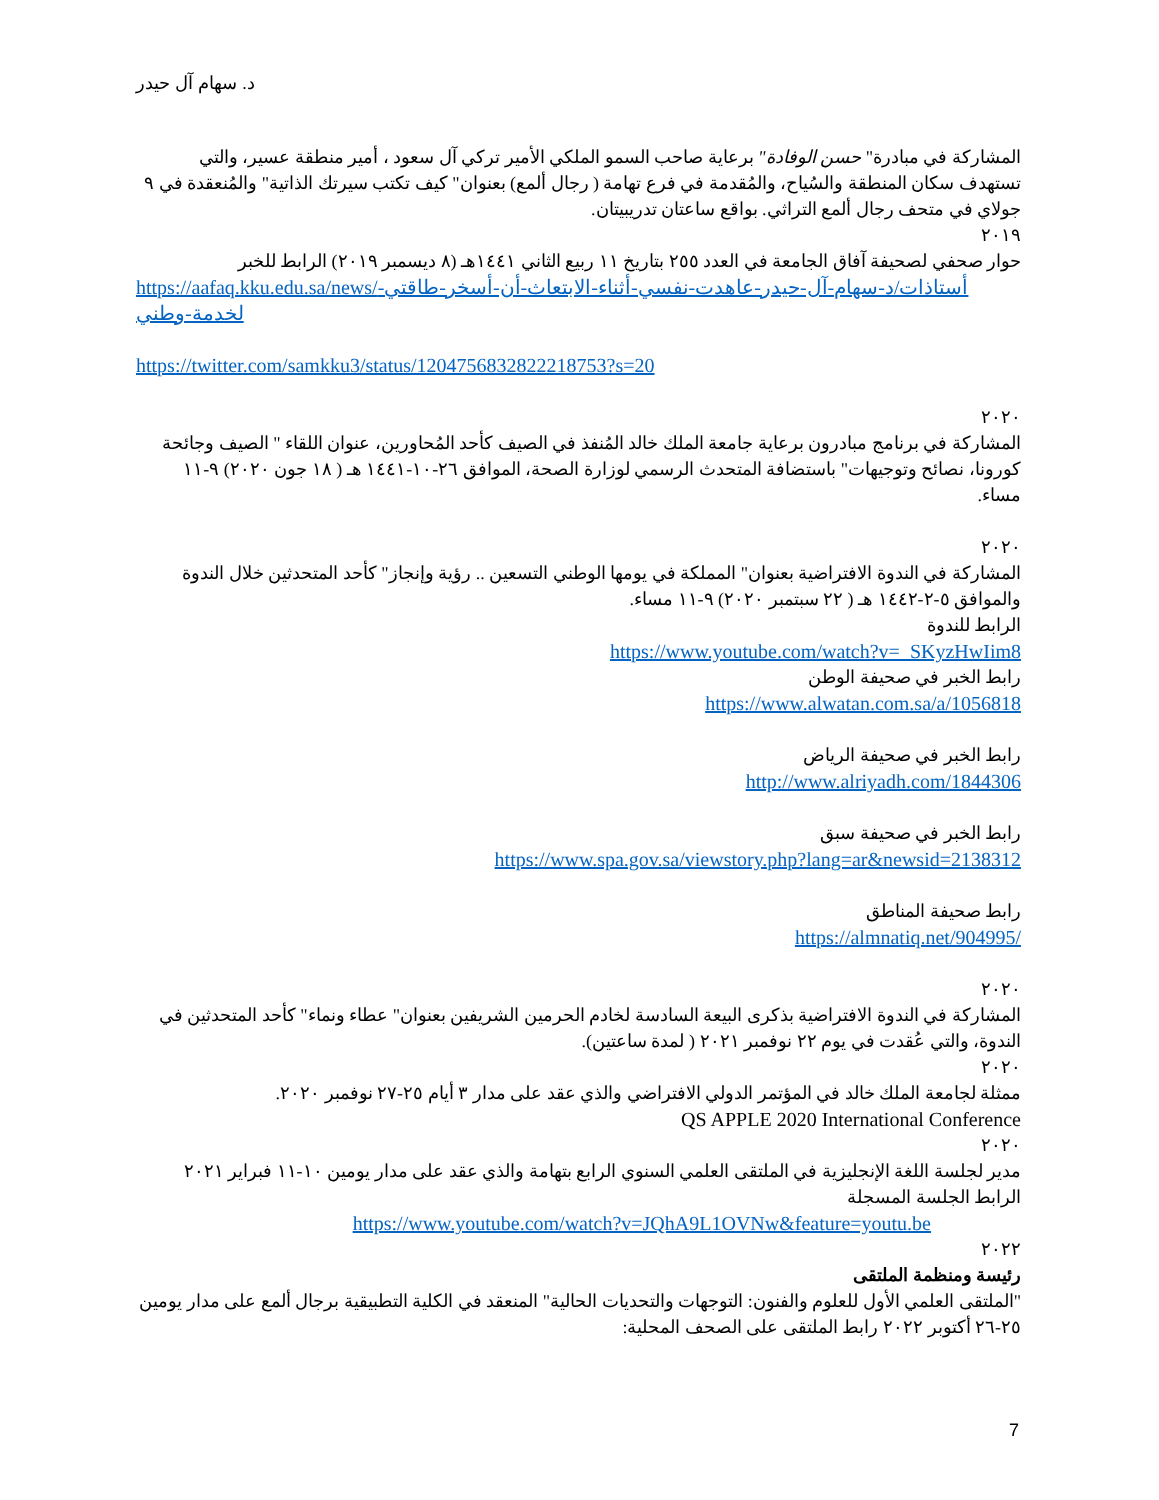د. سهام آل حيدر
المشاركة في مبادرة" حسن الوفادة" برعاية صاحب السمو الملكي الأمير تركي آل سعود ، أمير منطقة عسير، والتي تستهدف سكان المنطقة والسُياح، والمُقدمة في فرع تهامة ( رجال ألمع) بعنوان" كيف تكتب سيرتك الذاتية" والمُنعقدة في ٩ جولاي في متحف رجال ألمع التراثي. بواقع ساعتان تدريبيتان.
٢٠١٩
حوار صحفي لصحيفة آفاق الجامعة في العدد ٢٥٥ بتاريخ ١١ ربيع الثاني ١٤٤١هـ (٨ ديسمبر ٢٠١٩) الرابط للخبر
https://aafaq.kku.edu.sa/news/أستاذات/د-سهام-آل-حيدر-عاهدت-نفسي-أثناء-الابتعاث-أن-أسخر-طاقتي-لخدمة-وطني
https://twitter.com/samkku3/status/1204756832822218753?s=20
٢٠٢٠
المشاركة في برنامج مبادرون برعاية جامعة الملك خالد المُنفذ في الصيف كأحد المُحاورين، عنوان اللقاء " الصيف وجائحة كورونا، نصائح وتوجيهات" باستضافة المتحدث الرسمي لوزارة الصحة، الموافق ٢٦-١٠-١٤٤١ هـ ( ١٨ جون ٢٠٢٠) ٩-١١ مساء.
٢٠٢٠
المشاركة في الندوة الافتراضية بعنوان" المملكة في يومها الوطني التسعين .. رؤية وإنجاز" كأحد المتحدثين خلال الندوة والموافق ٥-٢-١٤٤٢ هـ ( ٢٢ سبتمبر ٢٠٢٠) ٩-١١ مساء.
الرابط للندوة
https://www.youtube.com/watch?v=_SKyzHwIim8
رابط الخبر في صحيفة الوطن
https://www.alwatan.com.sa/a/1056818
رابط الخبر في صحيفة الرياض
http://www.alriyadh.com/1844306
رابط الخبر في صحيفة سبق
https://www.spa.gov.sa/viewstory.php?lang=ar&newsid=2138312
رابط صحيفة المناطق
https://almnatiq.net/904995/
٢٠٢٠
المشاركة في الندوة الافتراضية بذكرى البيعة السادسة لخادم الحرمين الشريفين بعنوان" عطاء ونماء" كأحد المتحدثين في الندوة، والتي عُقدت في يوم ٢٢ نوفمبر ٢٠٢١ ( لمدة ساعتين).
٢٠٢٠
ممثلة لجامعة الملك خالد في المؤتمر الدولي الافتراضي والذي عقد على مدار ٣ أيام ٢٥-٢٧ نوفمبر ٢٠٢٠.
QS APPLE 2020 International Conference
٢٠٢٠
مدير لجلسة اللغة الإنجليزية في الملتقى العلمي السنوي الرابع بتهامة والذي عقد على مدار يومين ١٠-١١ فبراير ٢٠٢١
الرابط الجلسة المسجلة
https://www.youtube.com/watch?v=JQhA9L1OVNw&feature=youtu.be
٢٠٢٢
رئيسة ومنظمة الملتقى
"الملتقى العلمي الأول للعلوم والفنون: التوجهات والتحديات الحالية" المنعقد في الكلية التطبيقية برجال ألمع على مدار يومين ٢٥-٢٦ أكتوبر ٢٠٢٢ رابط الملتقى على الصحف المحلية:
7